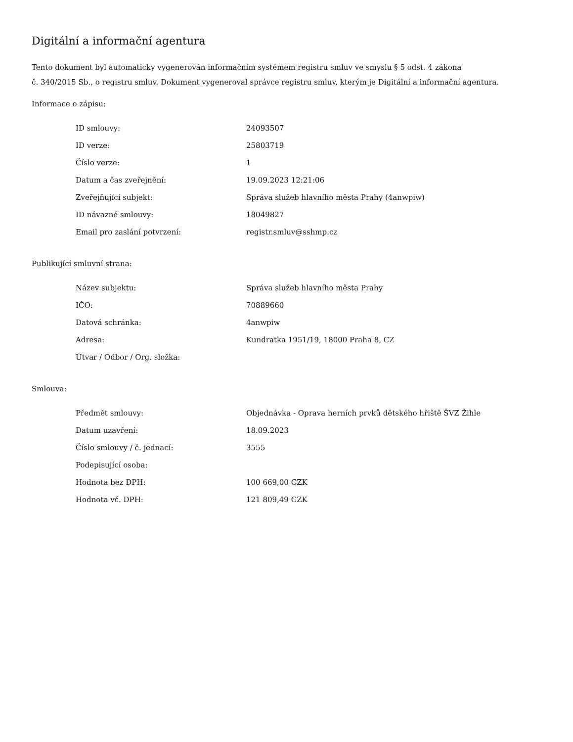Digitální a informační agentura
Tento dokument byl automaticky vygenerován informačním systémem registru smluv ve smyslu § 5 odst. 4 zákona
č. 340/2015 Sb., o registru smluv. Dokument vygeneroval správce registru smluv, kterým je Digitální a informační agentura.
Informace o zápisu:
| ID smlouvy: | 24093507 |
| ID verze: | 25803719 |
| Číslo verze: | 1 |
| Datum a čas zveřejnění: | 19.09.2023 12:21:06 |
| Zveřejňující subjekt: | Správa služeb hlavního města Prahy (4anwpiw) |
| ID návazné smlouvy: | 18049827 |
| Email pro zaslání potvrzení: | registr.smluv@sshmp.cz |
Publikující smluvní strana:
| Název subjektu: | Správa služeb hlavního města Prahy |
| IČO: | 70889660 |
| Datová schránka: | 4anwpiw |
| Adresa: | Kundratka 1951/19, 18000 Praha 8, CZ |
| Útvar / Odbor / Org. složka: | |
Smlouva:
| Předmět smlouvy: | Objednávka - Oprava herních prvků dětského hřiště ŠVZ Žihle |
| Datum uzavření: | 18.09.2023 |
| Číslo smlouvy / č. jednací: | 3555 |
| Podepisující osoba: | |
| Hodnota bez DPH: | 100 669,00 CZK |
| Hodnota vč. DPH: | 121 809,49 CZK |